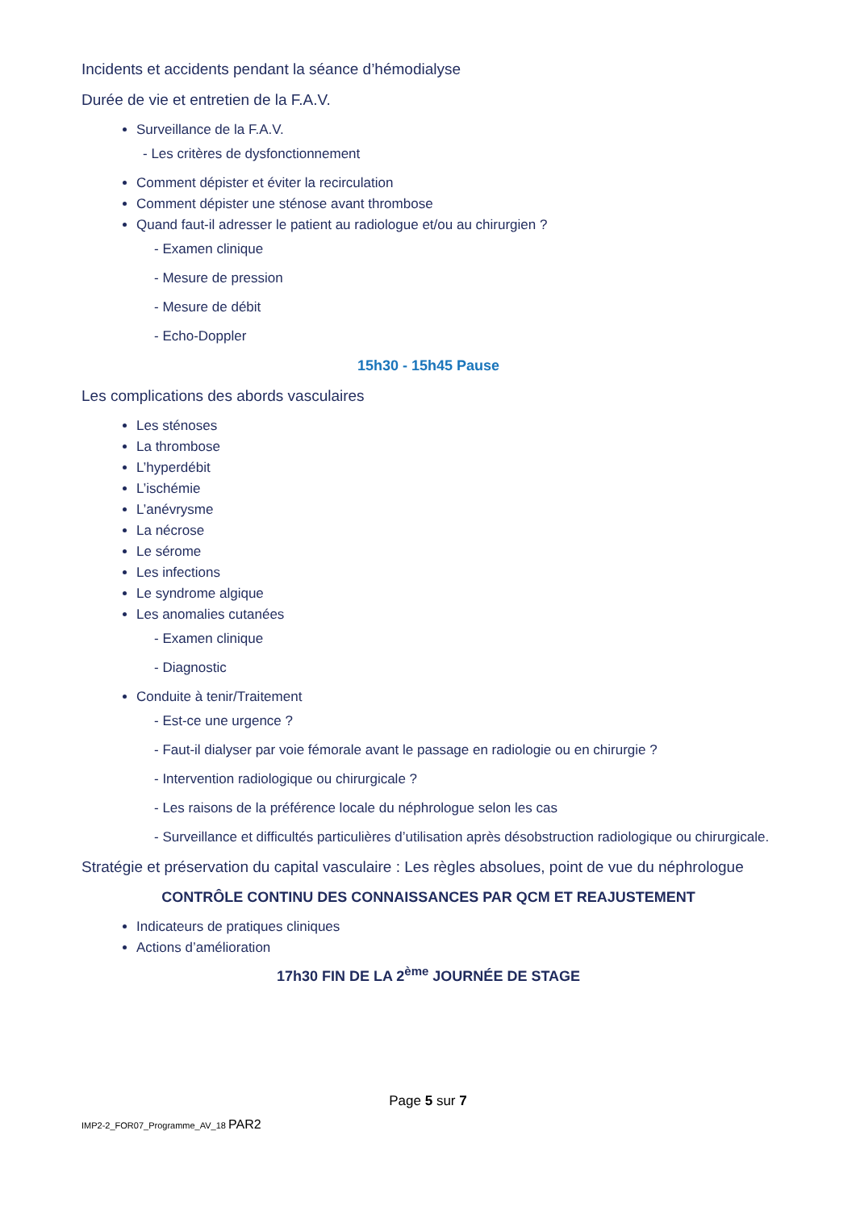Incidents et accidents pendant la séance d’hémodialyse
Durée de vie et entretien de la F.A.V.
Surveillance de la F.A.V.
- Les critères de dysfonctionnement
Comment dépister et éviter la recirculation
Comment dépister une sténose avant thrombose
Quand faut-il adresser le patient au radiologue et/ou au chirurgien ?
- Examen clinique
- Mesure de pression
- Mesure de débit
- Echo-Doppler
15h30 - 15h45 Pause
Les complications des abords vasculaires
Les sténoses
La thrombose
L’hyperdébit
L’ischémie
L’anévrysme
La nécrose
Le sérome
Les infections
Le syndrome algique
Les anomalies cutanées
- Examen clinique
- Diagnostic
Conduite à tenir/Traitement
- Est-ce une urgence ?
- Faut-il dialyser par voie fémorale avant le passage en radiologie ou en chirurgie ?
- Intervention radiologique ou chirurgicale ?
- Les raisons de la préférence locale du néphrologue selon les cas
- Surveillance et difficultés particulières d’utilisation après désobstruction radiologique ou chirurgicale.
Stratégie et préservation du capital vasculaire : Les règles absolues, point de vue du néphrologue
CONTRÔLE CONTINU DES CONNAISSANCES PAR QCM ET REAJUSTEMENT
Indicateurs de pratiques cliniques
Actions d’amélioration
17h30 FIN DE LA 2<sup>ème</sup> JOURNÉE DE STAGE
Page 5 sur 7
IMP2-2_FOR07_Programme_AV_18 PAR2